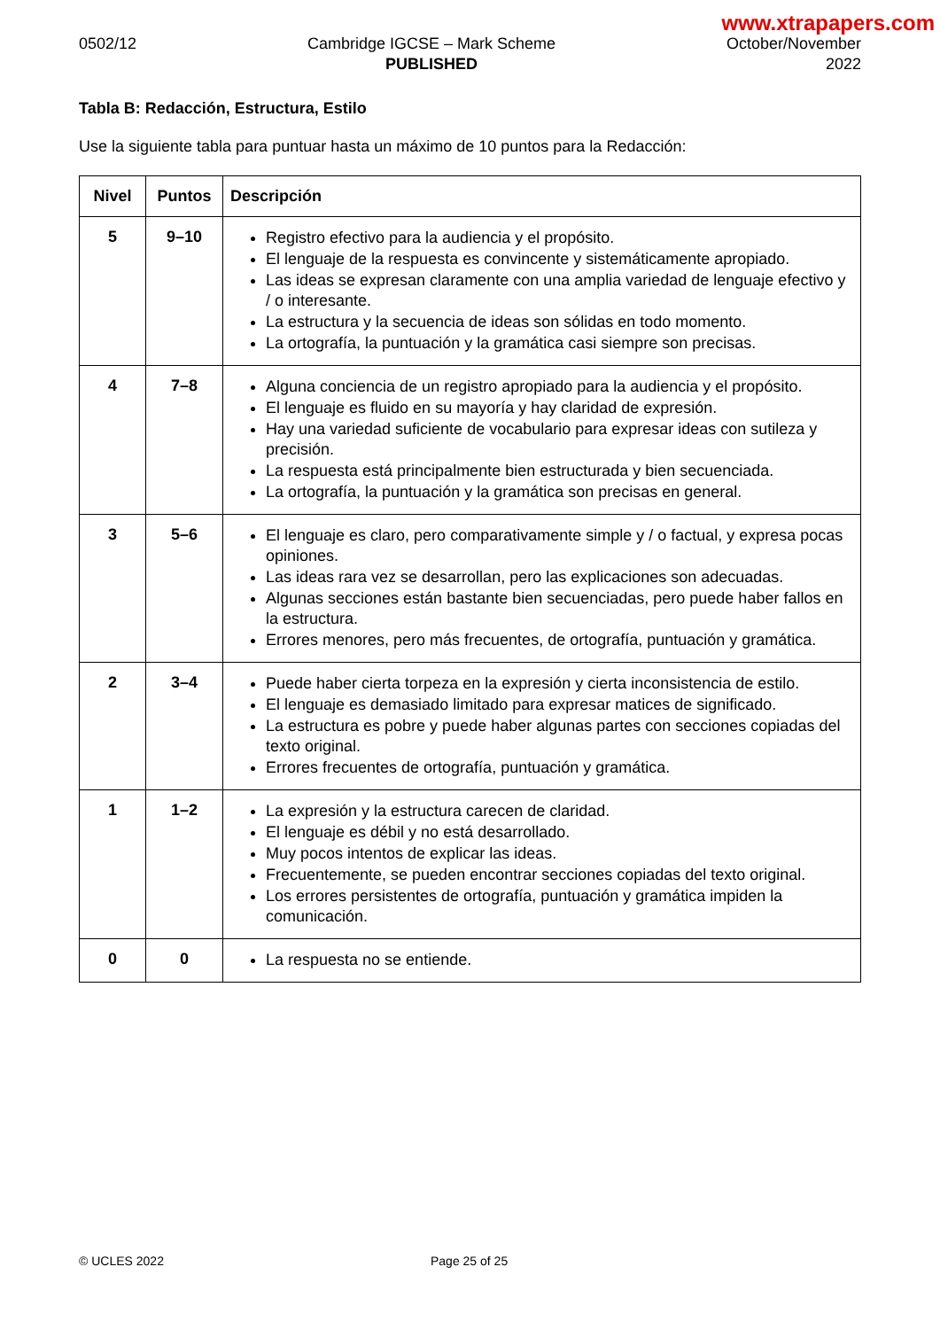www.xtrapapers.com
0502/12 Cambridge IGCSE – Mark Scheme
PUBLISHED
October/November
2022
Tabla B: Redacción, Estructura, Estilo
Use la siguiente tabla para puntuar hasta un máximo de 10 puntos para la Redacción:
| Nivel | Puntos | Descripción |
| --- | --- | --- |
| 5 | 9–10 | Registro efectivo para la audiencia y el propósito. El lenguaje de la respuesta es convincente y sistemáticamente apropiado. Las ideas se expresan claramente con una amplia variedad de lenguaje efectivo y / o interesante. La estructura y la secuencia de ideas son sólidas en todo momento. La ortografía, la puntuación y la gramática casi siempre son precisas. |
| 4 | 7–8 | Alguna conciencia de un registro apropiado para la audiencia y el propósito. El lenguaje es fluido en su mayoría y hay claridad de expresión. Hay una variedad suficiente de vocabulario para expresar ideas con sutileza y precisión. La respuesta está principalmente bien estructurada y bien secuenciada. La ortografía, la puntuación y la gramática son precisas en general. |
| 3 | 5–6 | El lenguaje es claro, pero comparativamente simple y / o factual, y expresa pocas opiniones. Las ideas rara vez se desarrollan, pero las explicaciones son adecuadas. Algunas secciones están bastante bien secuenciadas, pero puede haber fallos en la estructura. Errores menores, pero más frecuentes, de ortografía, puntuación y gramática. |
| 2 | 3–4 | Puede haber cierta torpeza en la expresión y cierta inconsistencia de estilo. El lenguaje es demasiado limitado para expresar matices de significado. La estructura es pobre y puede haber algunas partes con secciones copiadas del texto original. Errores frecuentes de ortografía, puntuación y gramática. |
| 1 | 1–2 | La expresión y la estructura carecen de claridad. El lenguaje es débil y no está desarrollado. Muy pocos intentos de explicar las ideas. Frecuentemente, se pueden encontrar secciones copiadas del texto original. Los errores persistentes de ortografía, puntuación y gramática impiden la comunicación. |
| 0 | 0 | La respuesta no se entiende. |
© UCLES 2022 Page 25 of 25